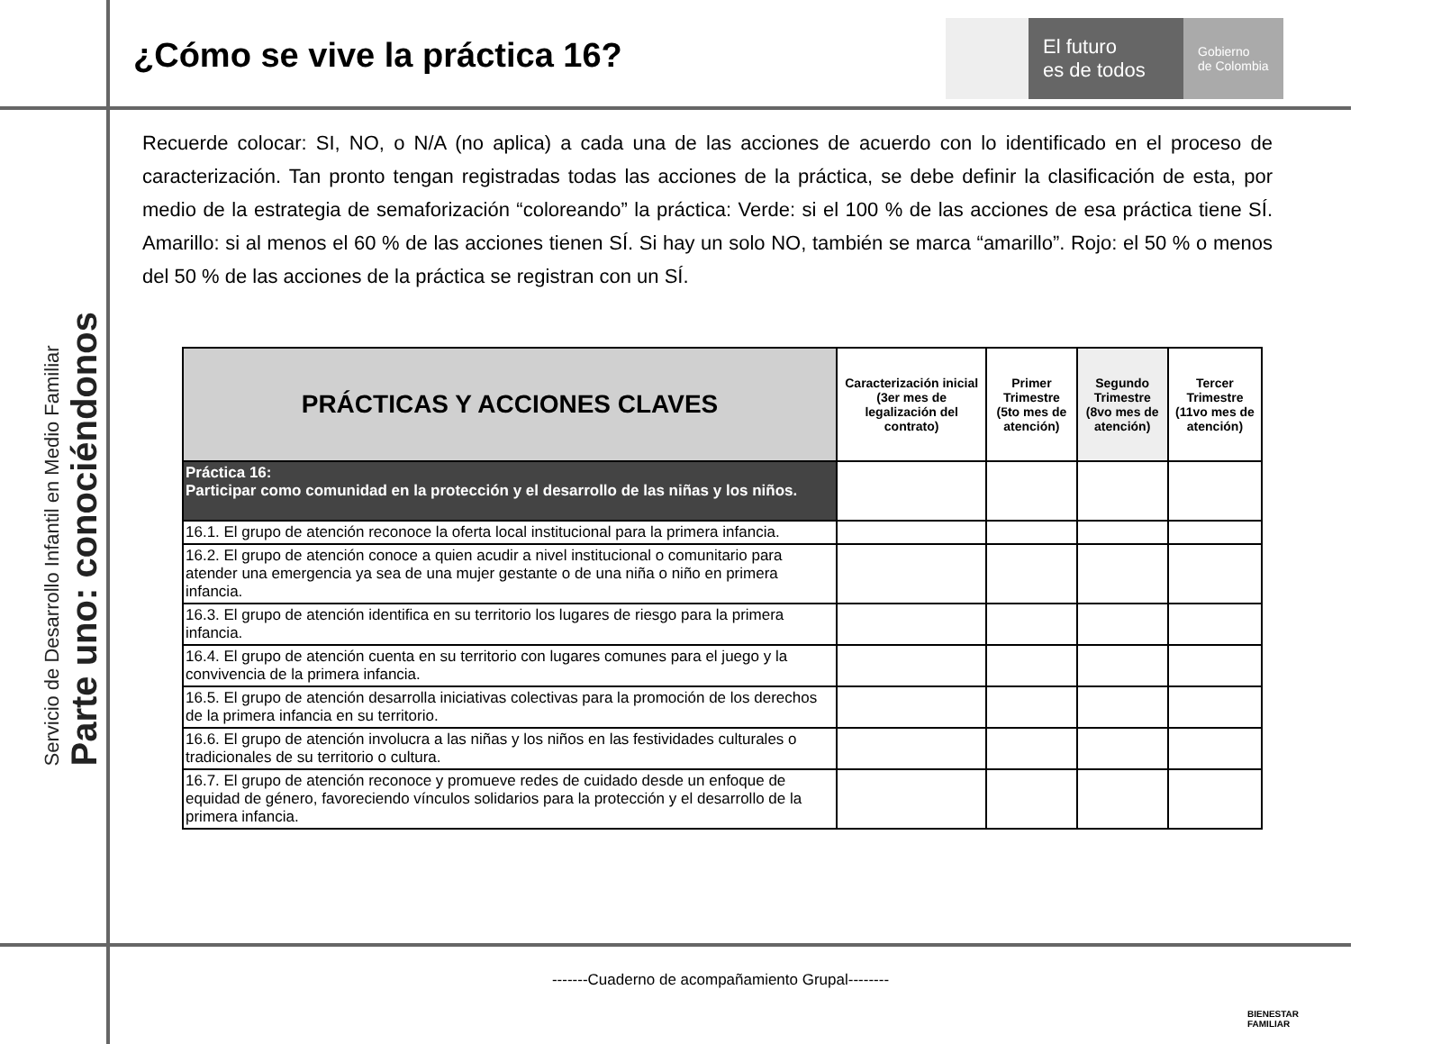Servicio de Desarrollo Infantil en Medio Familiar
Parte uno: conociéndonos
¿Cómo se vive la práctica 16?
El futuro
es de todos
Gobierno
de Colombia
Recuerde colocar: SI, NO, o N/A (no aplica) a cada una de las acciones de acuerdo con lo identificado en el proceso de caracterización. Tan pronto tengan registradas todas las acciones de la práctica, se debe definir la clasificación de esta, por medio de la estrategia de semaforización “coloreando” la práctica: Verde: si el 100 % de las acciones de esa práctica tiene SÍ. Amarillo: si al menos el 60 % de las acciones tienen SÍ. Si hay un solo NO, también se marca “amarillo”. Rojo: el 50 % o menos del 50 % de las acciones de la práctica se registran con un SÍ.
| PRÁCTICAS Y ACCIONES CLAVES | Caracterización inicial (3er mes de legalización del contrato) | Primer Trimestre (5to mes de atención) | Segundo Trimestre (8vo mes de atención) | Tercer Trimestre (11vo mes de atención) |
| --- | --- | --- | --- | --- |
| Práctica 16: Participar como comunidad en la protección y el desarrollo de las niñas y los niños. | | | | |
| 16.1. El grupo de atención reconoce la oferta local institucional para la primera infancia. | | | | |
| 16.2. El grupo de atención conoce a quien acudir a nivel institucional o comunitario para atender una emergencia ya sea de una mujer gestante o de una niña o niño en primera infancia. | | | | |
| 16.3. El grupo de atención identifica en su territorio los lugares de riesgo para la primera infancia. | | | | |
| 16.4. El grupo de atención cuenta en su territorio con lugares comunes para el juego y la convivencia de la primera infancia. | | | | |
| 16.5. El grupo de atención desarrolla iniciativas colectivas para la promoción de los derechos de la primera infancia en su territorio. | | | | |
| 16.6. El grupo de atención involucra a las niñas y los niños en las festividades culturales o tradicionales de su territorio o cultura. | | | | |
| 16.7. El grupo de atención reconoce y promueve redes de cuidado desde un enfoque de equidad de género, favoreciendo vínculos solidarios para la protección y el desarrollo de la primera infancia. | | | | |
-------Cuaderno de acompañamiento Grupal--------
BIENESTAR
FAMILIAR